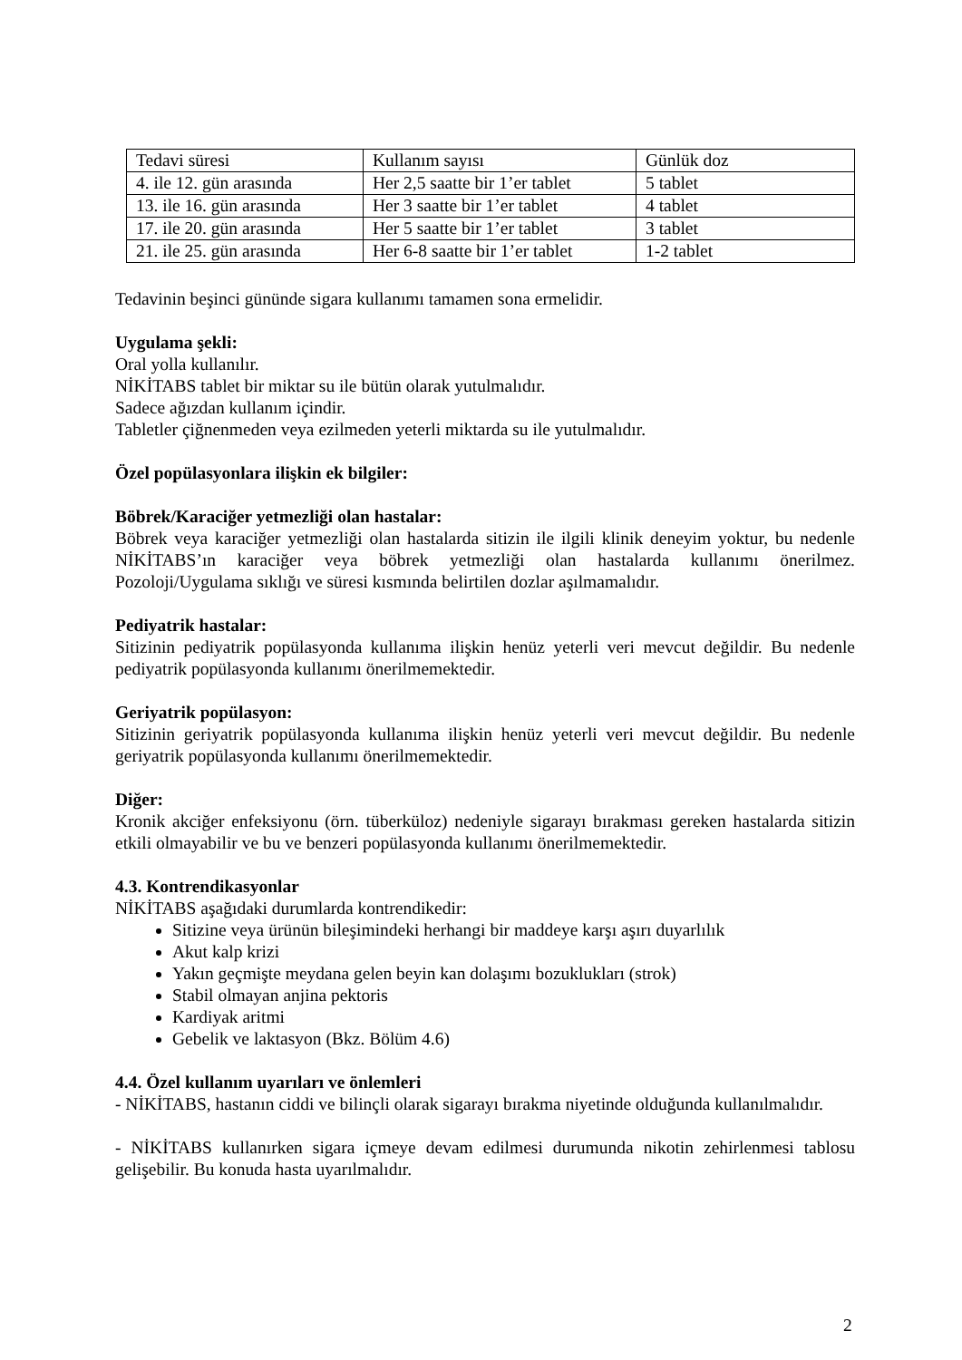| Tedavi süresi | Kullanım sayısı | Günlük doz |
| 4. ile 12. gün arasında | Her 2,5 saatte bir 1’er tablet | 5 tablet |
| 13. ile 16. gün arasında | Her 3 saatte bir 1’er tablet | 4 tablet |
| 17. ile 20. gün arasında | Her 5 saatte bir 1’er tablet | 3 tablet |
| 21. ile 25. gün arasında | Her 6-8 saatte bir 1’er tablet | 1-2 tablet |
Tedavinin beşinci gününde sigara kullanımı tamamen sona ermelidir.
Uygulama şekli:
Oral yolla kullanılır.
NİKİTABS tablet bir miktar su ile bütün olarak yutulmalıdır.
Sadece ağızdan kullanım içindir.
Tabletler çiğnenmeden veya ezilmeden yeterli miktarda su ile yutulmalıdır.
Özel popülasyonlara ilişkin ek bilgiler:
Böbrek/Karaciğer yetmezliği olan hastalar:
Böbrek veya karaciğer yetmezliği olan hastalarda sitizin ile ilgili klinik deneyim yoktur, bu nedenle NİKİTABS’ın karaciğer veya böbrek yetmezliği olan hastalarda kullanımı önerilmez. Pozoloji/Uygulama sıklığı ve süresi kısmında belirtilen dozlar aşılmamalıdır.
Pediyatrik hastalar:
Sitizinin pediyatrik popülasyonda kullanıma ilişkin henüz yeterli veri mevcut değildir. Bu nedenle pediyatrik popülasyonda kullanımı önerilmemektedir.
Geriyatrik popülasyon:
Sitizinin geriyatrik popülasyonda kullanıma ilişkin henüz yeterli veri mevcut değildir. Bu nedenle geriyatrik popülasyonda kullanımı önerilmemektedir.
Diğer:
Kronik akciğer enfeksiyonu (örn. tüberküloz) nedeniyle sigarayı bırakması gereken hastalarda sitizin etkili olmayabilir ve bu ve benzeri popülasyonda kullanımı önerilmemektedir.
4.3. Kontrendikasyonlar
NİKİTABS aşağıdaki durumlarda kontrendikedir:
Sitizine veya ürünün bileşimindeki herhangi bir maddeye karşı aşırı duyarlılık
Akut kalp krizi
Yakın geçmişte meydana gelen beyin kan dolaşımı bozuklukları (strok)
Stabil olmayan anjina pektoris
Kardiyak aritmi
Gebelik ve laktasyon (Bkz. Bölüm 4.6)
4.4. Özel kullanım uyarıları ve önlemleri
- NİKİTABS, hastanın ciddi ve bilinçli olarak sigarayı bırakma niyetinde olduğunda kullanılmalıdır.
- NİKİTABS kullanırken sigara içmeye devam edilmesi durumunda nikotin zehirlenmesi tablosu gelişebilir. Bu konuda hasta uyarılmalıdır.
2